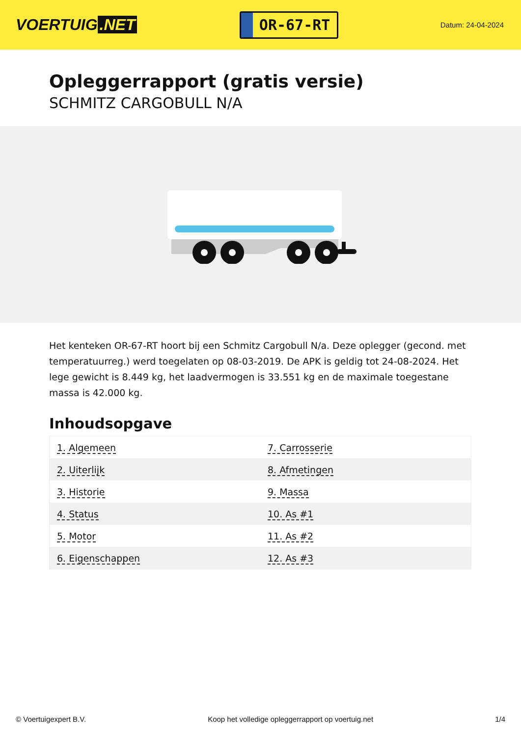VOERTUIG.NET
OR-67-RT
Datum: 24-04-2024
Opleggerrapport (gratis versie)
SCHMITZ CARGOBULL N/A
Het kenteken OR-67-RT hoort bij een Schmitz Cargobull N/a. Deze oplegger (gecond. met temperatuurreg.) werd toegelaten op 08-03-2019. De APK is geldig tot 24-08-2024. Het lege gewicht is 8.449 kg, het laadvermogen is 33.551 kg en de maximale toegestane massa is 42.000 kg.
Inhoudsopgave
| 1. Algemeen | 7. Carrosserie |
| 2. Uiterlijk | 8. Afmetingen |
| 3. Historie | 9. Massa |
| 4. Status | 10. As #1 |
| 5. Motor | 11. As #2 |
| 6. Eigenschappen | 12. As #3 |
© Voertuigexpert B.V. Koop het volledige opleggerrapport op voertuig.net 1/4